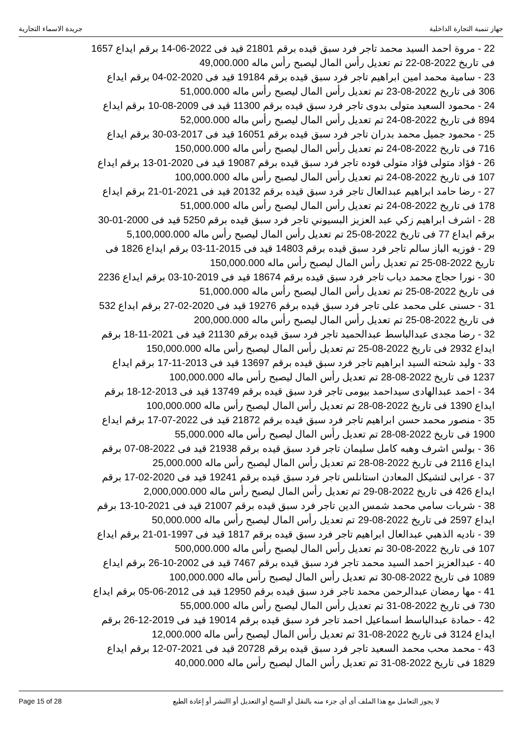جهاز تنمية التجارة الداخلية جريدة الاسماء التجارية
22 - مروة احمد السيد محمد تاجر فرد سبق قيده برقم 21801 قيد فى 2022-06-14 برقم ايداع 1657 فى تاريخ 2022-08-22 تم تعديل رأس المال ليصبح رأس ماله 49,000.000
23 - سامية محمد امين ابراهيم تاجر فرد سبق قيده برقم 19184 قيد فى 2020-02-04 برقم ايداع 306 فى تاريخ 2022-08-23 تم تعديل رأس المال ليصبح رأس ماله 51,000.000
24 - محمود السعيد متولى بدوى تاجر فرد سبق قيده برقم 11300 قيد فى 2009-08-10 برقم ايداع 894 فى تاريخ 2022-08-24 تم تعديل رأس المال ليصبح رأس ماله 52,000.000
25 - محمود جميل محمد بدران تاجر فرد سبق قيده برقم 16051 قيد فى 2017-03-30 برقم ايداع 716 فى تاريخ 2022-08-24 تم تعديل رأس المال ليصبح رأس ماله 150,000.000
26 - فؤاد متولى فؤاد متولى فوده تاجر فرد سبق قيده برقم 19087 قيد فى 2020-01-13 برقم ايداع 107 فى تاريخ 2022-08-24 تم تعديل رأس المال ليصبح رأس ماله 100,000.000
27 - رضا حامد ابراهيم عبدالعال تاجر فرد سبق قيده برقم 20132 قيد فى 2021-01-21 برقم ايداع 178 فى تاريخ 2022-08-24 تم تعديل رأس المال ليصبح رأس ماله 51,000.000
28 - اشرف ابراهيم زكي عبد العزيز البسيوني تاجر فرد سبق قيده برقم 5250 قيد فى 2000-01-30 برقم ايداع 77 فى تاريخ 2022-08-25 تم تعديل رأس المال ليصبح رأس ماله 5,100,000.000
29 - فوزيه الباز سالم تاجر فرد سبق قيده برقم 14803 قيد فى 2015-11-03 برقم ايداع 1826 فى تاريخ 2022-08-25 تم تعديل رأس المال ليصبح رأس ماله 150,000.000
30 - نورا حجاج محمد دياب تاجر فرد سبق قيده برقم 18674 قيد فى 2019-10-03 برقم ايداع 2236 فى تاريخ 2022-08-25 تم تعديل رأس المال ليصبح رأس ماله 51,000.000
31 - حسنى على محمد على تاجر فرد سبق قيده برقم 19276 قيد فى 2020-02-27 برقم ايداع 532 فى تاريخ 2022-08-25 تم تعديل رأس المال ليصبح رأس ماله 200,000.000
32 - رضا مجدى عبدالباسط عبدالحميد تاجر فرد سبق قيده برقم 21130 قيد فى 2021-11-18 برقم ايداع 2932 فى تاريخ 2022-08-25 تم تعديل رأس المال ليصبح رأس ماله 150,000.000
33 - وليد شحته السيد ابراهيم تاجر فرد سبق قيده برقم 13697 قيد فى 2013-11-17 برقم ايداع 1237 فى تاريخ 2022-08-28 تم تعديل رأس المال ليصبح رأس ماله 100,000.000
34 - احمد عبدالهادى سيداحمد بيومى تاجر فرد سبق قيده برقم 13749 قيد فى 2013-12-18 برقم ايداع 1390 فى تاريخ 2022-08-28 تم تعديل رأس المال ليصبح رأس ماله 100,000.000
35 - منصور محمد حسن ابراهيم تاجر فرد سبق قيده برقم 21872 قيد فى 2022-07-17 برقم ايداع 1900 فى تاريخ 2022-08-28 تم تعديل رأس المال ليصبح رأس ماله 55,000.000
36 - بولس اشرف وهبه كامل سليمان تاجر فرد سبق قيده برقم 21938 قيد فى 2022-08-07 برقم ايداع 2116 فى تاريخ 2022-08-28 تم تعديل رأس المال ليصبح رأس ماله 25,000.000
37 - عرابى لتشيكل المعادن استانلس تاجر فرد سبق قيده برقم 19241 قيد فى 2020-02-17 برقم ايداع 426 فى تاريخ 2022-08-29 تم تعديل رأس المال ليصبح رأس ماله 2,000,000.000
38 - شربات سامي محمد شمس الدين تاجر فرد سبق قيده برقم 21007 قيد فى 2021-10-13 برقم ايداع 2597 فى تاريخ 2022-08-29 تم تعديل رأس المال ليصبح رأس ماله 50,000.000
39 - ناديه الذهبي عبدالعال ابراهيم تاجر فرد سبق قيده برقم 1817 قيد فى 1997-01-21 برقم ايداع 107 فى تاريخ 2022-08-30 تم تعديل رأس المال ليصبح رأس ماله 500,000.000
40 - عبدالعزيز احمد السيد محمد تاجر فرد سبق قيده برقم 7467 قيد فى 2002-10-26 برقم ايداع 1089 فى تاريخ 2022-08-30 تم تعديل رأس المال ليصبح رأس ماله 100,000.000
41 - مها رمضان عبدالرحمن محمد تاجر فرد سبق قيده برقم 12950 قيد فى 2012-06-05 برقم ايداع 730 فى تاريخ 2022-08-31 تم تعديل رأس المال ليصبح رأس ماله 55,000.000
42 - حمادة عبدالباسط اسماعيل احمد تاجر فرد سبق قيده برقم 19014 قيد فى 2019-12-26 برقم ايداع 3124 فى تاريخ 2022-08-31 تم تعديل رأس المال ليصبح رأس ماله 12,000.000
43 - محمد محب محمد السعيد تاجر فرد سبق قيده برقم 20728 قيد فى 2021-07-12 برقم ايداع 1829 فى تاريخ 2022-08-31 تم تعديل رأس المال ليصبح رأس ماله 40,000.000
Page 15 of 28 لا يجوز التعامل مع هذا الملف أى أى جزء منه بالنقل أو النسخ أو التعديل أو االنشر أو إعادة الطبع